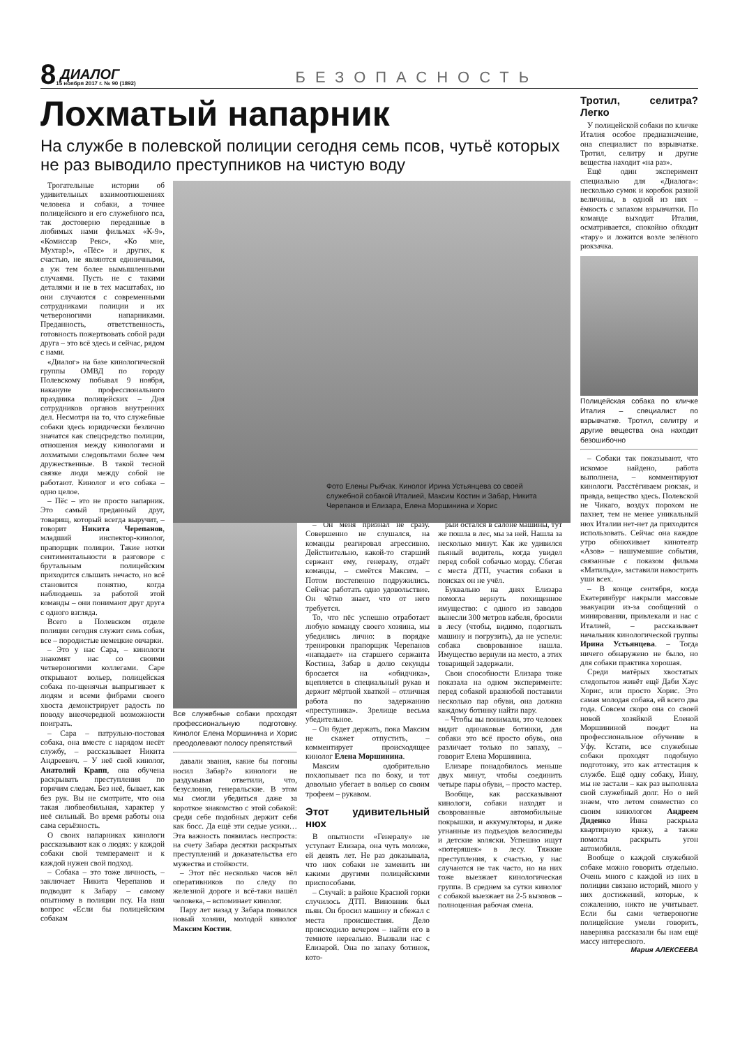8
ДИАЛОГ
15 ноября 2017 г. № 90 (1892)
БЕЗОПАСНОСТЬ
Лохматый напарник
На службе в полевской полиции сегодня семь псов, чутьё которых не раз выводило преступников на чистую воду
Трогательные истории об удивительных взаимоотношениях человека и собаки, а точнее полицейского и его служебного пса, так достоверно переданные в любимых нами фильмах «К-9», «Комиссар Рекс», «Ко мне, Мухтар!», «Пёс» и других, к счастью, не являются единичными, а уж тем более вымышленными случаями. Пусть не с такими деталями и не в тех масштабах, но они случаются с современными сотрудниками полиции и их четвероногими напарниками. Преданность, ответственность, готовность пожертвовать собой ради друга – это всё здесь и сейчас, рядом с нами.
«Диалог» на базе кинологической группы ОМВД по городу Полевскому побывал 9 ноября, накануне профессионального праздника полицейских – Дня сотрудников органов внутренних дел. Несмотря на то, что служебные собаки здесь юридически безлично значатся как спецсредство полиции, отношения между кинологами и лохматыми следопытами более чем дружественные. В такой тесной связке люди между собой не работают. Кинолог и его собака – одно целое.
– Пёс – это не просто напарник. Это самый преданный друг, товарищ, который всегда выручит, – говорит Никита Черепанов, младший инспектор-кинолог, прапорщик полиции. Такие нотки сентиментальности в разговоре с брутальным полицейским приходится слышать нечасто, но всё становится понятно, когда наблюдаешь за работой этой команды – они понимают друг друга с одного взгляда.
Всего в Полевском отделе полиции сегодня служит семь собак, все – породистые немецкие овчарки.
– Это у нас Сара, – кинологи знакомят нас со своими четвероногими коллегами. Саре открывают вольер, полицейская собака по-щенячьи выпрыгивает к людям и всеми фибрами своего хвоста демонстрирует радость по поводу внеочередной возможности поиграть.
– Сара – патрульно-постовая собака, она вместе с нарядом несёт службу, – рассказывает Никита Андреевич. – У неё свой кинолог, Анатолий Крапп, она обучена раскрывать преступления по горячим следам. Без неё, бывает, как без рук. Вы не смотрите, что она такая любвеобильная, характер у неё сильный. Во время работы она сама серьёзность.
О своих напарниках кинологи рассказывают как о людях: у каждой собаки свой темперамент и к каждой нужен свой подход.
– Собака – это тоже личность, – заключает Никита Черепанов и подводит к Забару – самому опытному в полиции псу. На наш вопрос «Если бы полицейским собакам
Фото Елены Рыбчак. Кинолог Ирина Устьянцева со своей служебной собакой Италией, Максим Костин и Забар, Никита Черепанов и Елизара, Елена Моршинина и Хорис
Все служебные собаки проходят профессиональную подготовку. Кинолог Елена Моршинина и Хорис преодолевают полосу препятствий
давали звания, какие бы погоны носил Забар?» кинологи не раздумывая ответили, что, безусловно, генеральские. В этом мы смогли убедиться даже за короткое знакомство с этой собакой: среди себе подобных держит себя как босс. Да ещё эти седые усики…Эта важность появилась неспроста: на счету Забара десятки раскрытых преступлений и доказательства его мужества и стойкости.
– Этот пёс несколько часов вёл оперативников по следу по железной дороге и всё-таки нашёл человека, – вспоминает кинолог.
Пару лет назад у Забара появился новый хозяин, молодой кинолог Максим Костин.
– Он меня признал не сразу. Совершенно не слушался, на команды реагировал агрессивно. Действительно, какой-то старший сержант ему, генералу, отдаёт команды, – смеётся Максим. – Потом постепенно подружились. Сейчас работать одно удовольствие. Он чётко знает, что от него требуется.
То, что пёс успешно отработает любую команду своего хозяина, мы убедились лично: в порядке тренировки прапорщик Черепанов «нападает» на старшего сержанта Костина, Забар в долю секунды бросается на «обидчика», вцепляется в специальный рукав и держит мёртвой хваткой – отличная работа по задержанию «преступника». Зрелище весьма убедительное.
– Он будет держать, пока Максим не скажет отпустить, – комментирует происходящее кинолог Елена Моршинина.
Максим одобрительно похлопывает пса по боку, и тот довольно убегает в вольер со своим трофеем – рукавом.
Этот удивительный нюх
В опытности «Генералу» не уступает Елизара, она чуть моложе, ей девять лет. Не раз доказывала, что нюх собаки не заменить ни какими другими полицейскими приспособами.
– Случай: в районе Красной горки случилось ДТП. Виновник был пьян. Он бросил машину и сбежал с места происшествия. Дело происходило вечером – найти его в темноте нереально. Вызвали нас с Елизарой. Она по запаху ботинок, кото-
рый остался в салоне машины, тут же пошла в лес, мы за ней. Нашла за несколько минут. Как же удивился пьяный водитель, когда увидел перед собой собачью морду. Сбегая с места ДТП, участия собаки в поисках он не учёл.
Буквально на днях Елизара помогла вернуть похищенное имущество: с одного из заводов вынесли 300 метров кабеля, бросили в лесу (чтобы, видимо, подогнать машину и погрузить), да не успели: собака своврованное нашла. Имущество вернули на место, а этих товарищей задержали.
Свои способности Елизара тоже показала на одном эксперименте: перед собакой вразнобой поставили несколько пар обуви, она должна каждому ботинку найти пару.
– Чтобы вы понимали, это человек видит одинаковые ботинки, для собаки это всё просто обувь, она различает только по запаху, – говорит Елена Моршинина.
Елизаре понадобилось меньше двух минут, чтобы соединить четыре пары обуви, – просто мастер.
Вообще, как рассказывают кинологи, собаки находят и своврованные автомобильные покрышки, и аккумуляторы, и даже угнанные из подъездов велосипеды и детские коляски. Успешно ищут «потеряшек» в лесу. Тяжкие преступления, к счастью, у нас случаются не так часто, но на них тоже выезжает кинологическая группа. В среднем за сутки кинолог с собакой выезжает на 2-5 вызовов – полноценная рабочая смена.
Тротил, селитра? Легко
У полицейской собаки по кличке Италия особое предназначение, она специалист по взрывчатке. Тротил, селитру и другие вещества находит «на раз».
Ещё один эксперимент специально для «Диалога»: несколько сумок и коробок разной величины, в одной из них – ёмкость с запахом взрывчатки. По команде выходит Италия, осматривается, спокойно обходит «тару» и ложится возле зелёного рюкзачка.
Полицейская собака по кличке Италия – специалист по взрывчатке. Тротил, селитру и другие вещества она находит безошибочно
– Собаки так показывают, что искомое найдено, работа выполнена, – комментируют кинологи. Расстёгиваем рюкзак, и правда, вещество здесь. Полевской не Чикаго, воздух порохом не пахнет, тем не менее уникальный нюх Италии нет-нет да приходится использовать. Сейчас она каждое утро обнюхивает кинотеатр «Азов» – нашумевшие события, связанные с показом фильма «Матильда», заставили навострить уши всех.
– В конце сентября, когда Екатеринбург накрыли массовые эвакуации из-за сообщений о минировании, привлекали и нас с Италией, – рассказывает начальник кинологической группы Ирина Устьянцева. – Тогда ничего обнаружено не было, но для собаки практика хорошая.
Среди матёрых хвостатых следопытов живёт ещё Даби Хаус Хорис, или просто Хорис. Это самая молодая собака, ей всего два года. Совсем скоро она со своей новой хозяйкой Еленой Моршининой поедет на профессиональное обучение в Уфу. Кстати, все служебные собаки проходят подобную подготовку, это как аттестация к службе. Ещё одну собаку, Инну, мы не застали – как раз выполняла свой служебный долг. Но о ней знаем, что летом совместно со своим кинологом Андреем Диденко Инна раскрыла квартирную кражу, а также помогла раскрыть угон автомобиля.
Вообще о каждой служебной собаке можно говорить отдельно. Очень много с каждой из них в полиции связано историй, много у них достижений, которые, к сожалению, никто не учитывает. Если бы сами четвероногие полицейские умели говорить, наверняка рассказали бы нам ещё массу интересного.
Мария АЛЕКСЕЕВА